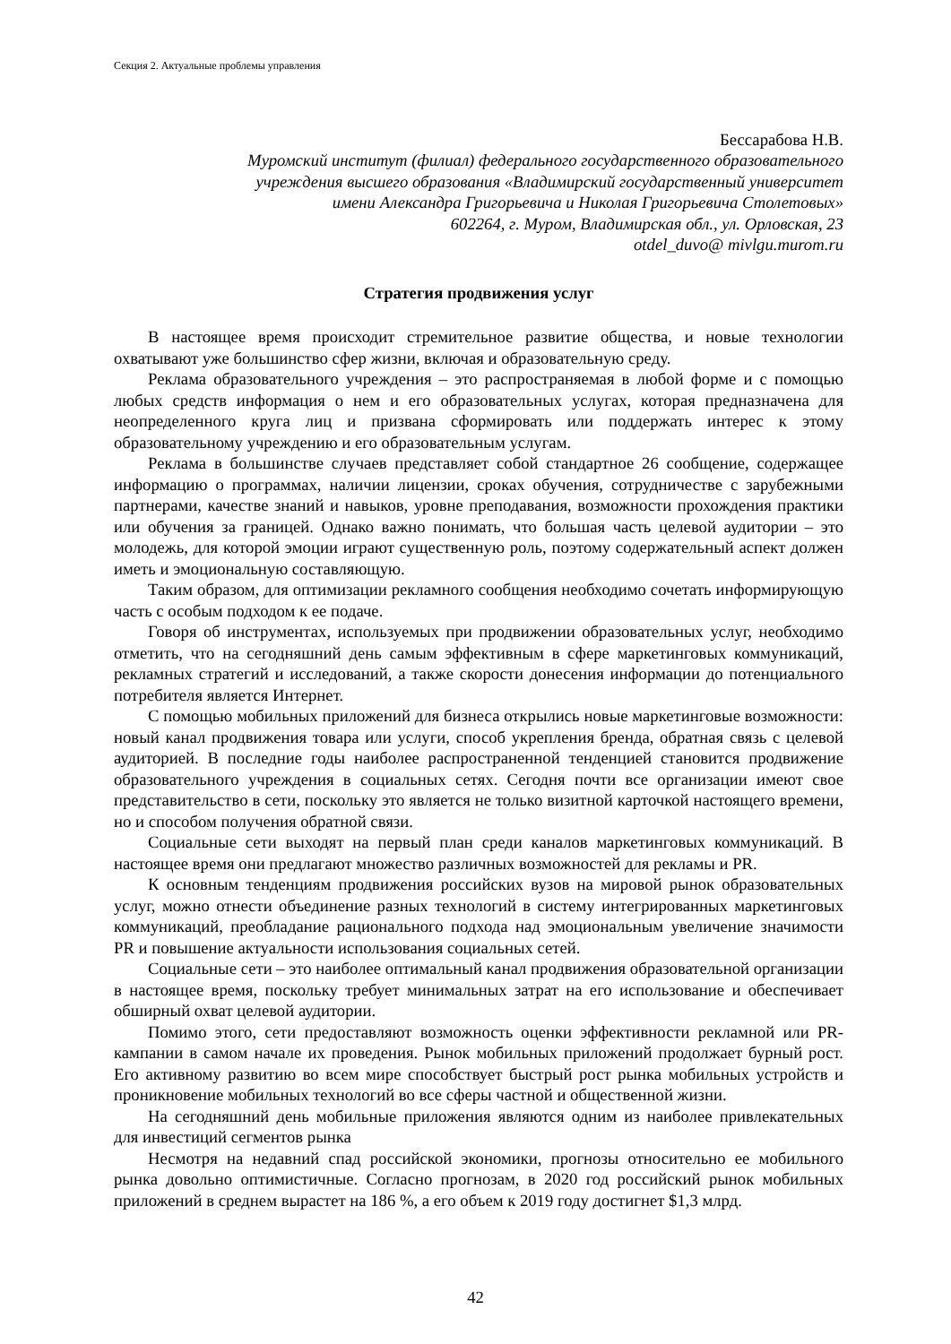Секция 2. Актуальные проблемы управления
Бессарабова Н.В.
Муромский институт (филиал) федерального государственного образовательного
учреждения высшего образования «Владимирский государственный университет
имени Александра Григорьевича и Николая Григорьевича Столетовых»
602264, г. Муром, Владимирская обл., ул. Орловская, 23
otdel_duvo@ mivlgu.murom.ru
Стратегия продвижения услуг
В настоящее время происходит стремительное развитие общества, и новые технологии охватывают уже большинство сфер жизни, включая и образовательную среду.
Реклама образовательного учреждения – это распространяемая в любой форме и с помощью любых средств информация о нем и его образовательных услугах, которая предназначена для неопределенного круга лиц и призвана сформировать или поддержать интерес к этому образовательному учреждению и его образовательным услугам.
Реклама в большинстве случаев представляет собой стандартное 26 сообщение, содержащее информацию о программах, наличии лицензии, сроках обучения, сотрудничестве с зарубежными партнерами, качестве знаний и навыков, уровне преподавания, возможности прохождения практики или обучения за границей. Однако важно понимать, что большая часть целевой аудитории – это молодежь, для которой эмоции играют существенную роль, поэтому содержательный аспект должен иметь и эмоциональную составляющую.
Таким образом, для оптимизации рекламного сообщения необходимо сочетать информирующую часть с особым подходом к ее подаче.
Говоря об инструментах, используемых при продвижении образовательных услуг, необходимо отметить, что на сегодняшний день самым эффективным в сфере маркетинговых коммуникаций, рекламных стратегий и исследований, а также скорости донесения информации до потенциального потребителя является Интернет.
С помощью мобильных приложений для бизнеса открылись новые маркетинговые возможности: новый канал продвижения товара или услуги, способ укрепления бренда, обратная связь с целевой аудиторией. В последние годы наиболее распространенной тенденцией становится продвижение образовательного учреждения в социальных сетях. Сегодня почти все организации имеют свое представительство в сети, поскольку это является не только визитной карточкой настоящего времени, но и способом получения обратной связи.
Социальные сети выходят на первый план среди каналов маркетинговых коммуникаций. В настоящее время они предлагают множество различных возможностей для рекламы и PR.
К основным тенденциям продвижения российских вузов на мировой рынок образовательных услуг, можно отнести объединение разных технологий в систему интегрированных маркетинговых коммуникаций, преобладание рационального подхода над эмоциональным увеличение значимости PR и повышение актуальности использования социальных сетей.
Социальные сети – это наиболее оптимальный канал продвижения образовательной организации в настоящее время, поскольку требует минимальных затрат на его использование и обеспечивает обширный охват целевой аудитории.
Помимо этого, сети предоставляют возможность оценки эффективности рекламной или PR-кампании в самом начале их проведения. Рынок мобильных приложений продолжает бурный рост. Его активному развитию во всем мире способствует быстрый рост рынка мобильных устройств и проникновение мобильных технологий во все сферы частной и общественной жизни.
На сегодняшний день мобильные приложения являются одним из наиболее привлекательных для инвестиций сегментов рынка
Несмотря на недавний спад российской экономики, прогнозы относительно ее мобильного рынка довольно оптимистичные. Согласно прогнозам, в 2020 год российский рынок мобильных приложений в среднем вырастет на 186 %, а его объем к 2019 году достигнет $1,3 млрд.
42